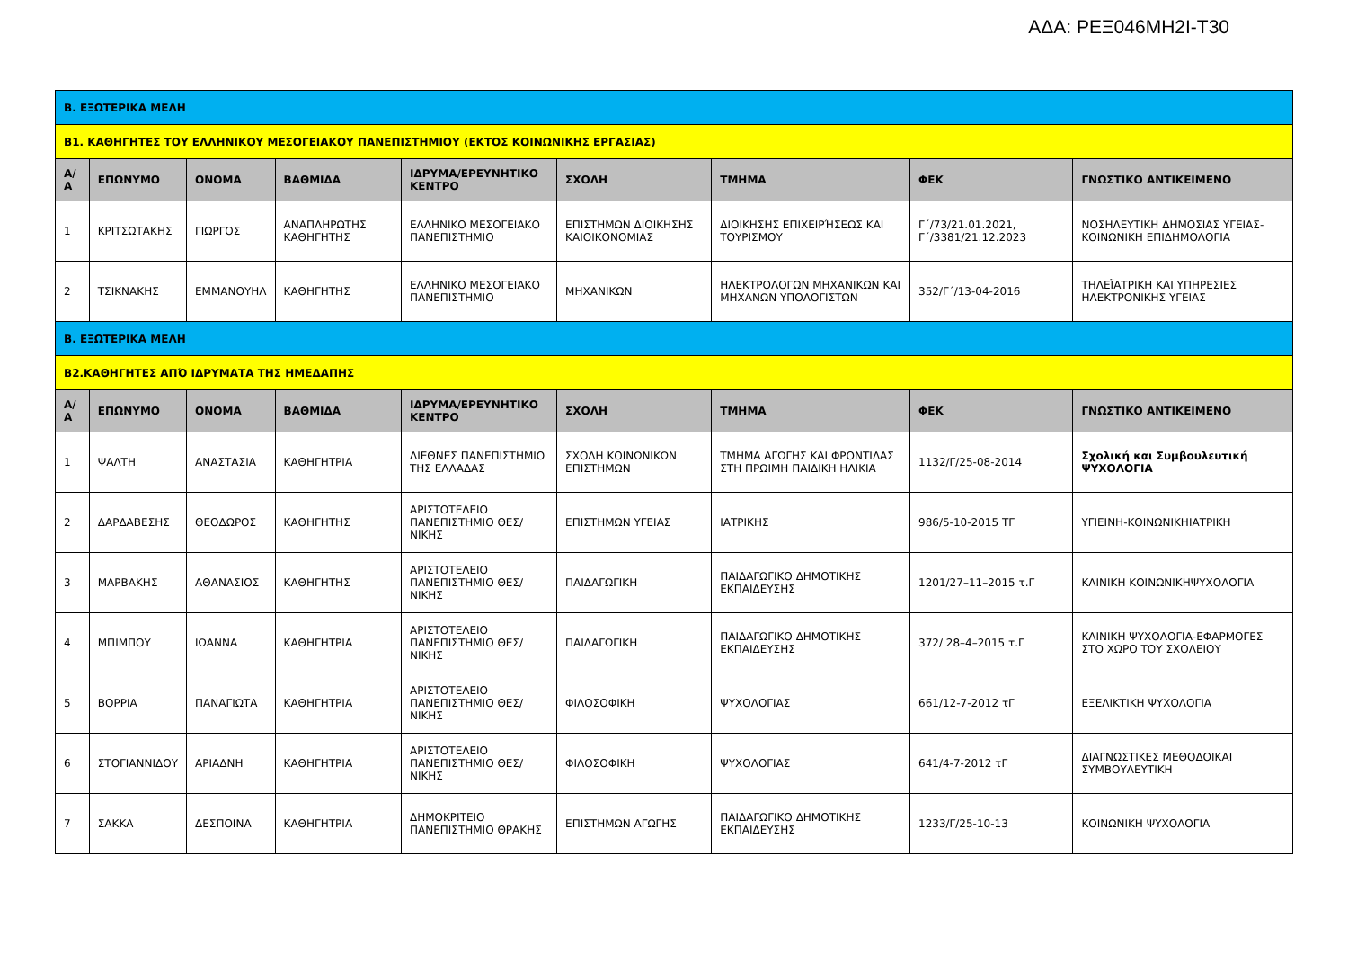ΑΔΑ: ΡΕΞ046ΜΗ2Ι-Τ30
| Β. ΕΞΩΤΕΡΙΚΑ ΜΕΛΗ | | | | | | | | |
| Β1. ΚΑΘΗΓΗΤΕΣ ΤΟΥ ΕΛΛΗΝΙΚΟΥ ΜΕΣΟΓΕΙΑΚΟΥ ΠΑΝΕΠΙΣΤΗΜΙΟΥ (ΕΚΤΟΣ ΚΟΙΝΩΝΙΚΗΣ ΕΡΓΑΣΙΑΣ) | | | | | | | | |
| Α/ Α | ΕΠΩΝΥΜΟ | ΟΝΟΜΑ | ΒΑΘΜΙΔΑ | ΙΔΡΥΜΑ/ΕΡΕΥΝΗΤΙΚΟ ΚΕΝΤΡΟ | ΣΧΟΛΗ | ΤΜΗΜΑ | ΦΕΚ | ΓΝΩΣΤΙΚΟ ΑΝΤΙΚΕΙΜΕΝΟ |
| 1 | ΚΡΙΤΣΩΤΑΚΗΣ | ΓΙΩΡΓΟΣ | ΑΝΑΠΛΗΡΩΤΗΣ ΚΑΘΗΓΗΤΗΣ | ΕΛΛΗΝΙΚΟ ΜΕΣΟΓΕΙΑΚΟ ΠΑΝΕΠΙΣΤΗΜΙΟ | ΕΠΙΣΤΗΜΩΝ ΔΙΟΙΚΗΣΗΣ ΚΑΙΟΙΚΟΝΟΜΙΑΣ | ΔΙΟΙΚΗΣΗΣ ΕΠΙΧΕΙΡΉΣΕΩΣ ΚΑΙ ΤΟΥΡΙΣΜΟΥ | Γ΄/73/21.01.2021, Γ΄/3381/21.12.2023 | ΝΟΣΗΛΕΥΤΙΚΗ ΔΗΜΟΣΙΑΣ ΥΓΕΙΑΣ-ΚΟΙΝΩΝΙΚΗ ΕΠΙΔΗΜΟΛΟΓΙΑ |
| 2 | ΤΣΙΚΝΑΚΗΣ | ΕΜΜΑΝΟΥΗΛ | ΚΑΘΗΓΗΤΗΣ | ΕΛΛΗΝΙΚΟ ΜΕΣΟΓΕΙΑΚΟ ΠΑΝΕΠΙΣΤΗΜΙΟ | ΜΗΧΑΝΙΚΩΝ | ΗΛΕΚΤΡΟΛΟΓΩΝ ΜΗΧΑΝΙΚΩΝ ΚΑΙ ΜΗΧΑΝΩΝ ΥΠΟΛΟΓΙΣΤΩΝ | 352/Γ΄/13-04-2016 | ΤΗΛΕΪΑΤΡΙΚΗ ΚΑΙ ΥΠΗΡΕΣΙΕΣ ΗΛΕΚΤΡΟΝΙΚΗΣ ΥΓΕΙΑΣ |
| Β. ΕΞΩΤΕΡΙΚΑ ΜΕΛΗ | | | | | | | | |
| Β2.ΚΑΘΗΓΗΤΕΣ ΑΠΌ ΙΔΡΥΜΑΤΑ ΤΗΣ ΗΜΕΔΑΠΗΣ | | | | | | | | |
| Α/ Α | ΕΠΩΝΥΜΟ | ΟΝΟΜΑ | ΒΑΘΜΙΔΑ | ΙΔΡΥΜΑ/ΕΡΕΥΝΗΤΙΚΟ ΚΕΝΤΡΟ | ΣΧΟΛΗ | ΤΜΗΜΑ | ΦΕΚ | ΓΝΩΣΤΙΚΟ ΑΝΤΙΚΕΙΜΕΝΟ |
| 1 | ΨΑΛΤΗ | ΑΝΑΣΤΑΣΙΑ | ΚΑΘΗΓΗΤΡΙΑ | ΔΙΕΘΝΕΣ ΠΑΝΕΠΙΣΤΗΜΙΟ ΤΗΣ ΕΛΛΑΔΑΣ | ΣΧΟΛΗ ΚΟΙΝΩΝΙΚΩΝ ΕΠΙΣΤΗΜΩΝ | ΤΜΗΜΑ ΑΓΩΓΗΣ ΚΑΙ ΦΡΟΝΤΙΔΑΣ ΣΤΗ ΠΡΩΙΜΗ ΠΑΙΔΙΚΗ ΗΛΙΚΙΑ | 1132/Γ/25-08-2014 | Σχολική και Συμβουλευτική ΨΥΧΟΛΟΓΙΑ |
| 2 | ΔΑΡΔΑΒΕΣΗΣ | ΘΕΟΔΩΡΟΣ | ΚΑΘΗΓΗΤΗΣ | ΑΡΙΣΤΟΤΕΛΕΙΟ ΠΑΝΕΠΙΣΤΗΜΙΟ ΘΕΣ/ΝΙΚΗΣ | ΕΠΙΣΤΗΜΩΝ ΥΓΕΙΑΣ | ΙΑΤΡΙΚΗΣ | 986/5-10-2015 ΤΓ | ΥΓΙΕΙΝΗ-ΚΟΙΝΩΝΙΚΗΙΑΤΡΙΚΗ |
| 3 | ΜΑΡΒΑΚΗΣ | ΑΘΑΝΑΣΙΟΣ | ΚΑΘΗΓΗΤΗΣ | ΑΡΙΣΤΟΤΕΛΕΙΟ ΠΑΝΕΠΙΣΤΗΜΙΟ ΘΕΣ/ΝΙΚΗΣ | ΠΑΙΔΑΓΩΓΙΚΗ | ΠΑΙΔΑΓΩΓΙΚΟ ΔΗΜΟΤΙΚΗΣ ΕΚΠΑΙΔΕΥΣΗΣ | 1201/27–11–2015 τ.Γ | ΚΛΙΝΙΚΗ ΚΟΙΝΩΝΙΚΗΨΥΧΟΛΟΓΙΑ |
| 4 | ΜΠΙΜΠΟΥ | ΙΩΑΝΝΑ | ΚΑΘΗΓΗΤΡΙΑ | ΑΡΙΣΤΟΤΕΛΕΙΟ ΠΑΝΕΠΙΣΤΗΜΙΟ ΘΕΣ/ΝΙΚΗΣ | ΠΑΙΔΑΓΩΓΙΚΗ | ΠΑΙΔΑΓΩΓΙΚΟ ΔΗΜΟΤΙΚΗΣ ΕΚΠΑΙΔΕΥΣΗΣ | 372/ 28–4–2015 τ.Γ | ΚΛΙΝΙΚΗ ΨΥΧΟΛΟΓΙΑ-ΕΦΑΡΜΟΓΕΣ ΣΤΟ ΧΩΡΟ ΤΟΥ ΣΧΟΛΕΙΟΥ |
| 5 | ΒΟΡΡΙΑ | ΠΑΝΑΓΙΩΤΑ | ΚΑΘΗΓΗΤΡΙΑ | ΑΡΙΣΤΟΤΕΛΕΙΟ ΠΑΝΕΠΙΣΤΗΜΙΟ ΘΕΣ/ΝΙΚΗΣ | ΦΙΛΟΣΟΦΙΚΗ | ΨΥΧΟΛΟΓΙΑΣ | 661/12-7-2012 τΓ | ΕΞΕΛΙΚΤΙΚΗ ΨΥΧΟΛΟΓΙΑ |
| 6 | ΣΤΟΓΙΑΝΝΙΔΟΥ | ΑΡΙΑΔΝΗ | ΚΑΘΗΓΗΤΡΙΑ | ΑΡΙΣΤΟΤΕΛΕΙΟ ΠΑΝΕΠΙΣΤΗΜΙΟ ΘΕΣ/ΝΙΚΗΣ | ΦΙΛΟΣΟΦΙΚΗ | ΨΥΧΟΛΟΓΙΑΣ | 641/4-7-2012 τΓ | ΔΙΑΓΝΩΣΤΙΚΕΣ ΜΕΘΟΔΟΙΚΑΙ ΣΥΜΒΟΥΛΕΥΤΙΚΗ |
| 7 | ΣΑΚΚΑ | ΔΕΣΠΟΙΝΑ | ΚΑΘΗΓΗΤΡΙΑ | ΔΗΜΟΚΡΙΤΕΙΟ ΠΑΝΕΠΙΣΤΗΜΙΟ ΘΡΑΚΗΣ | ΕΠΙΣΤΗΜΩΝ ΑΓΩΓΗΣ | ΠΑΙΔΑΓΩΓΙΚΟ ΔΗΜΟΤΙΚΗΣ ΕΚΠΑΙΔΕΥΣΗΣ | 1233/Γ/25-10-13 | ΚΟΙΝΩΝΙΚΗ ΨΥΧΟΛΟΓΙΑ |